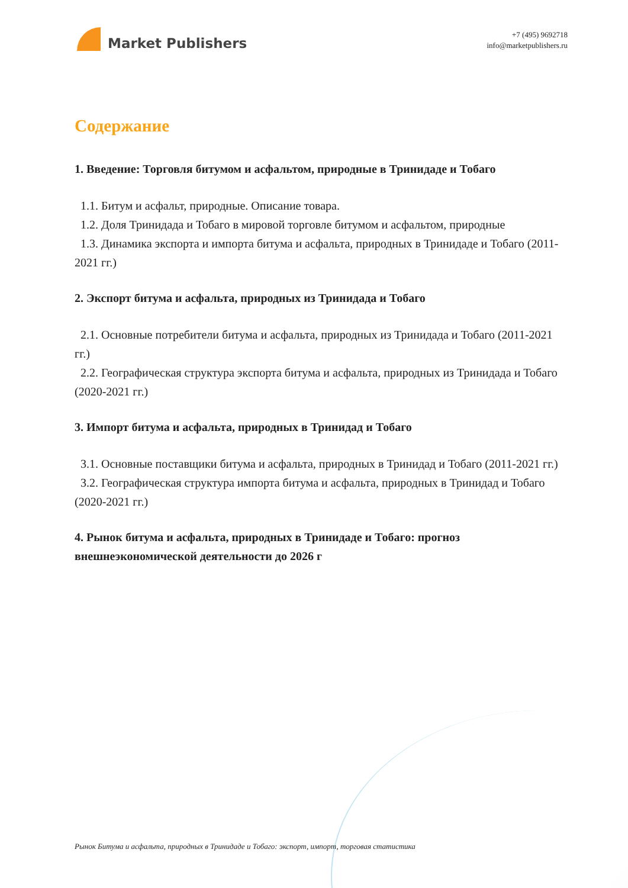Market Publishers
+7 (495) 9692718
info@marketpublishers.ru
Содержание
1. Введение: Торговля битумом и асфальтом, природные в Тринидаде и Тобаго
1.1. Битум и асфальт, природные. Описание товара.
1.2. Доля Тринидада и Тобаго в мировой торговле битумом и асфальтом, природные
1.3. Динамика экспорта и импорта битума и асфальта, природных в Тринидаде и Тобаго (2011-2021 гг.)
2. Экспорт битума и асфальта, природных из Тринидада и Тобаго
2.1. Основные потребители битума и асфальта, природных из Тринидада и Тобаго (2011-2021 гг.)
2.2. Географическая структура экспорта битума и асфальта, природных из Тринидада и Тобаго (2020-2021 гг.)
3. Импорт битума и асфальта, природных в Тринидад и Тобаго
3.1. Основные поставщики битума и асфальта, природных в Тринидад и Тобаго (2011-2021 гг.)
3.2. Географическая структура импорта битума и асфальта, природных в Тринидад и Тобаго (2020-2021 гг.)
4. Рынок битума и асфальта, природных в Тринидаде и Тобаго: прогноз внешнеэкономической деятельности до 2026 г
Рынок Битума и асфальта, природных в Тринидаде и Тобаго: экспорт, импорт, торговая статистика